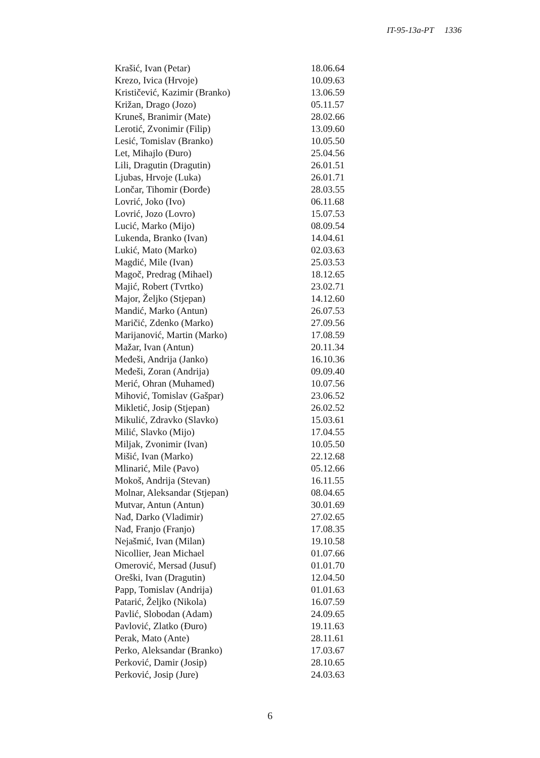IT-95-13a-PT 1336
| Krašić, Ivan (Petar) | 18.06.64 |
| Krezo, Ivica (Hrvoje) | 10.09.63 |
| Krističević, Kazimir (Branko) | 13.06.59 |
| Križan, Drago (Jozo) | 05.11.57 |
| Kruneš, Branimir (Mate) | 28.02.66 |
| Lerotić, Zvonimir (Filip) | 13.09.60 |
| Lesić, Tomislav (Branko) | 10.05.50 |
| Let, Mihajlo (Đuro) | 25.04.56 |
| Lili, Dragutin (Dragutin) | 26.01.51 |
| Ljubas, Hrvoje (Luka) | 26.01.71 |
| Lončar, Tihomir (Đorđe) | 28.03.55 |
| Lovrić, Joko (Ivo) | 06.11.68 |
| Lovrić, Jozo (Lovro) | 15.07.53 |
| Lucić, Marko (Mijo) | 08.09.54 |
| Lukenda, Branko (Ivan) | 14.04.61 |
| Lukić, Mato (Marko) | 02.03.63 |
| Magdić, Mile (Ivan) | 25.03.53 |
| Magoč, Predrag (Mihael) | 18.12.65 |
| Majić, Robert (Tvrtko) | 23.02.71 |
| Major, Željko (Stjepan) | 14.12.60 |
| Mandić, Marko (Antun) | 26.07.53 |
| Maričić, Zdenko (Marko) | 27.09.56 |
| Marijanović, Martin (Marko) | 17.08.59 |
| Mažar, Ivan (Antun) | 20.11.34 |
| Međeši, Andrija (Janko) | 16.10.36 |
| Međeši, Zoran (Andrija) | 09.09.40 |
| Merić, Ohran (Muhamed) | 10.07.56 |
| Mihović, Tomislav (Gašpar) | 23.06.52 |
| Mikletić, Josip (Stjepan) | 26.02.52 |
| Mikulić, Zdravko (Slavko) | 15.03.61 |
| Milić, Slavko (Mijo) | 17.04.55 |
| Miljak, Zvonimir (Ivan) | 10.05.50 |
| Mišić, Ivan (Marko) | 22.12.68 |
| Mlinarić, Mile (Pavo) | 05.12.66 |
| Mokoš, Andrija (Stevan) | 16.11.55 |
| Molnar, Aleksandar (Stjepan) | 08.04.65 |
| Mutvar, Antun (Antun) | 30.01.69 |
| Nađ, Darko (Vladimir) | 27.02.65 |
| Nađ, Franjo (Franjo) | 17.08.35 |
| Nejašmić, Ivan (Milan) | 19.10.58 |
| Nicollier, Jean Michael | 01.07.66 |
| Omerović, Mersad (Jusuf) | 01.01.70 |
| Oreški, Ivan (Dragutin) | 12.04.50 |
| Papp, Tomislav (Andrija) | 01.01.63 |
| Patarić, Željko (Nikola) | 16.07.59 |
| Pavlić, Slobodan (Adam) | 24.09.65 |
| Pavlović, Zlatko (Đuro) | 19.11.63 |
| Perak, Mato (Ante) | 28.11.61 |
| Perko, Aleksandar (Branko) | 17.03.67 |
| Perković, Damir (Josip) | 28.10.65 |
| Perković, Josip (Jure) | 24.03.63 |
6